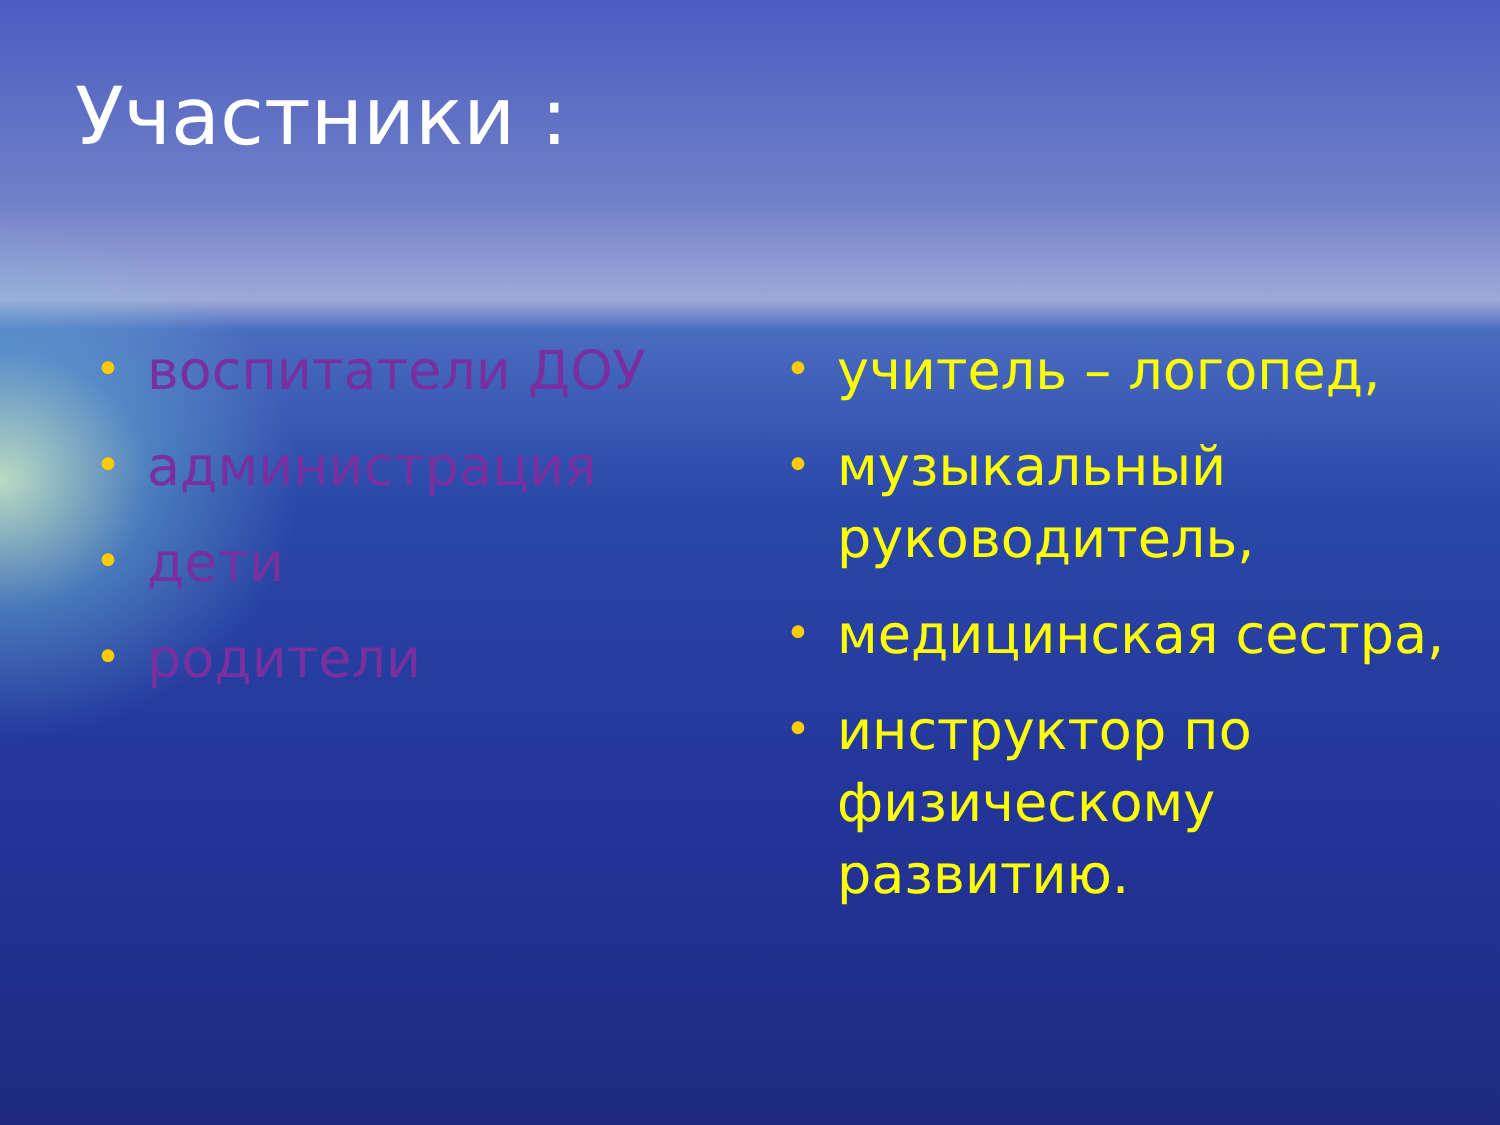Участники :
• воспитатели ДОУ
• администрация
• дети
• родители
• учитель – логопед,
• музыкальный руководитель,
• медицинская сестра,
• инструктор по физическому развитию.